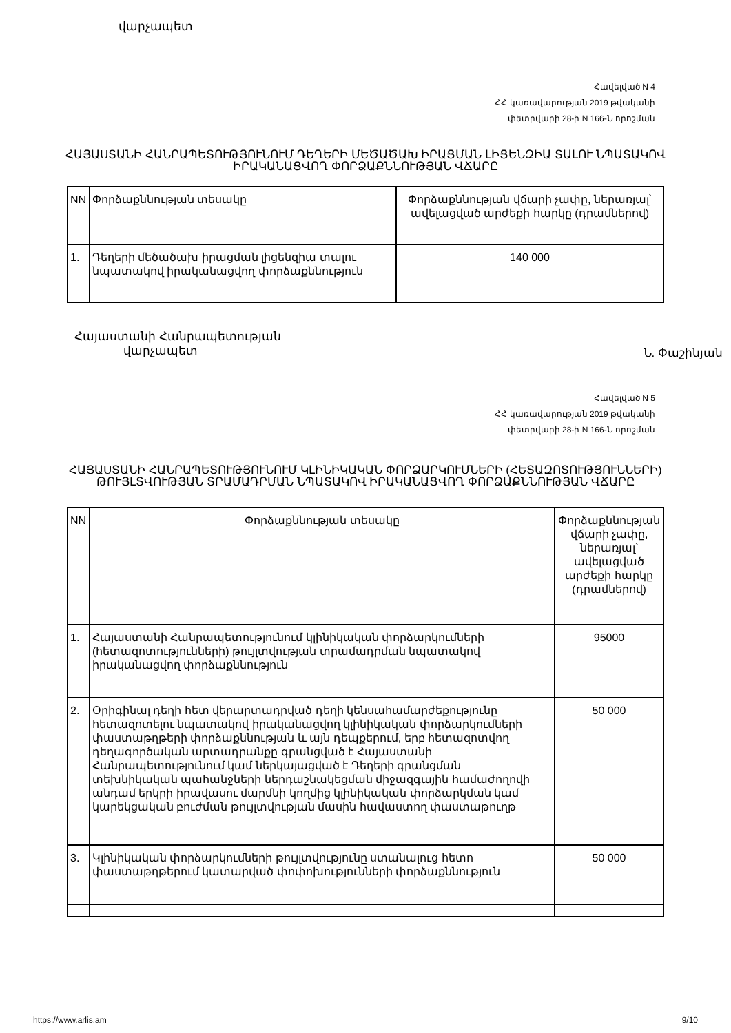վարչապետ
Հավելված N 4
ՀՀ կառավարության 2019 թվականի
փետրվարի 28-ի N 166-Ն որոշման
ՀԱՅԱՍՏԱՆԻ ՀԱՆՐԱՊԵՏՈՒԹՅՈՒՆՈՒՄ ԴԵՂԵՐԻ ՄԵԾԱԾԱԽ ԻՐԱՑՄԱՆ ԼԻՑԵՆԶԻԱ ՏԱԼՈՒ ՆՊԱՏԱԿՈՎ
ԻՐԱԿԱՆԱՑՎՈՂ ՓՈՐՁԱՔՆՆՈՒԹՅԱՆ ՎՃԱՐԸ
| NN | Փորձաքննության տեսակը | Փորձաքննության վճարի չափը, ներառյալ՝ ավելացված արժեքի հարկը (դրամներով) |
| 1. | Դեղերի մեծածախ իրացման լիցենզիա տալու նպատակով իրականացվող փորձաքննություն | 140 000 |
Հայաստանի Հանրապետության
վարչապետ
Ն. Փաշինյան
Հավելված N 5
ՀՀ կառավարության 2019 թվականի
փետրվարի 28-ի N 166-Ն որոշման
ՀԱՅԱՍՏԱՆԻ ՀԱՆՐԱՊԵՏՈՒԹՅՈՒՆՈՒՄ ԿԼԻՆԻԿԱԿԱՆ ՓՈՐՁԱՐԿՈՒՄՆԵՐԻ (ՀԵՏԱԶՈՏՈՒԹՅՈՒՆՆԵՐԻ)
ԹՈՒՅԼՏՎՈՒԹՅԱՆ ՏՐԱՄԱԴՐՄԱՆ ՆՊԱՏԱԿՈՎ ԻՐԱԿԱՆԱՑՎՈՂ ՓՈՐՁԱՔՆՆՈՒԹՅԱՆ ՎՃԱՐԸ
| NN | Փորձաքննության տեսակը | Փորձաքննության վճարի չափը, ներառյալ՝ ավելացված արժեքի հարկը (դրամներով) |
| 1. | Հայաստանի Հանրապետությունում կլինիկական փորձարկումների (հետազոտությունների) թույլտվության տրամադրման նպատակով իրականացվող փորձաքննություն | 95000 |
| 2. | Օրիգինալ դեղի հետ վերարտադրված դեղի կենսահամարժեքությունը հետազոտելու նպատակով իրականացվող կլինիկական փորձարկումների փաստաթղթերի փորձաքննության և այն դեպքերում, երբ հետազոտվող դեղագործական արտադրանքը գրանցված է Հայաստանի Հանրապետությունում կամ ներկայացված է Դեղերի գրանցման տեխնիկական պահանջների ներդաշնակեցման միջազգային համաժողովի անդամ երկրի իրավասու մարմնի կողմից կլինիկական փորձարկման կամ կարեկցական բուժման թույլտվության մասին հավաստող փաստաթուղթ | 50 000 |
| 3. | Կլինիկական փորձարկումների թույլտվությունը ստանալուց հետո փաստաթղթերում կատարված փոփոխությունների փորձաքննություն | 50 000 |
https://www.arlis.am 9/10